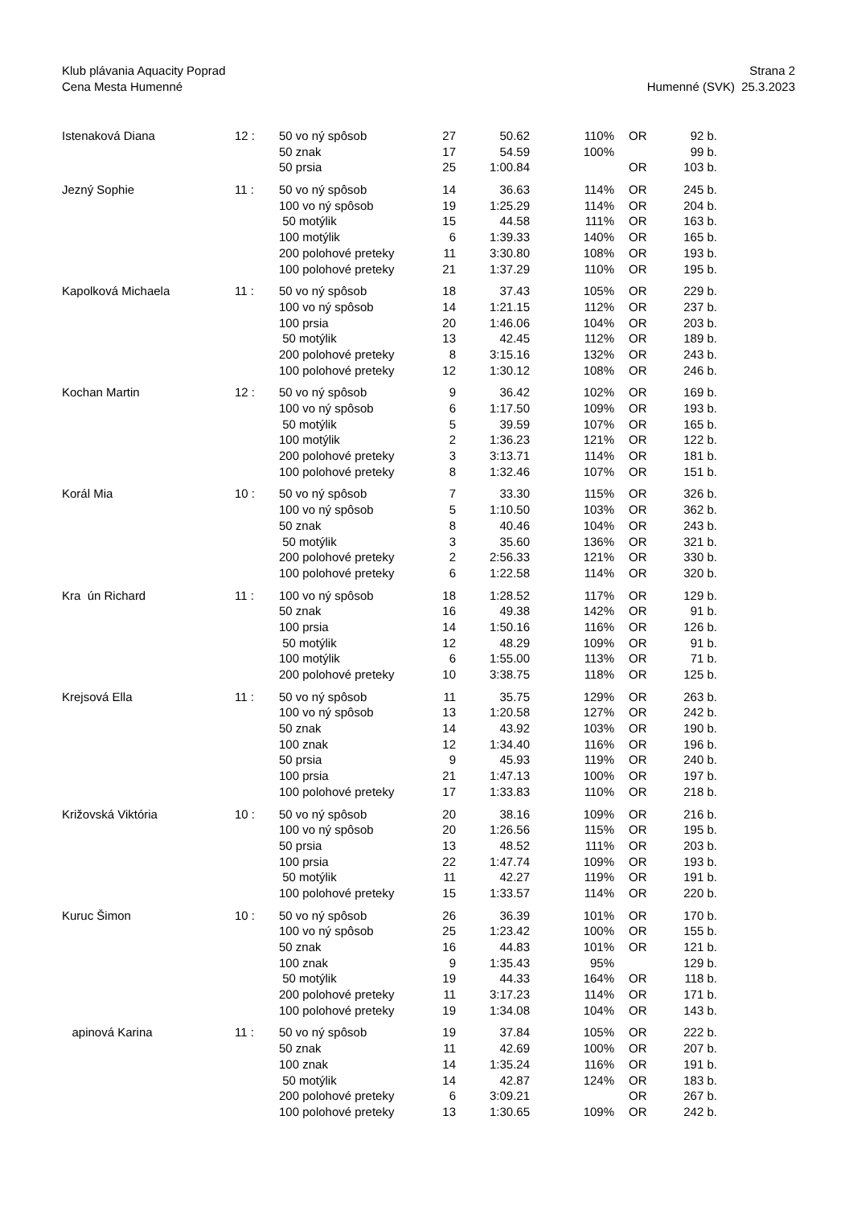Klub plávania Aquacity Poprad
Cena Mesta Humenné
Strana 2
Humenné (SVK) 25.3.2023
| Istenaková Diana | 12 : | 50 vo ný spôsob | 27 | 50.62 | 110% | OR | 92 b. |
| | | 50 znak | 17 | 54.59 | 100% | | 99 b. |
| | | 50 prsia | 25 | 1:00.84 | | OR | 103 b. |
| Jezný Sophie | 11 : | 50 vo ný spôsob | 14 | 36.63 | 114% | OR | 245 b. |
| | | 100 vo ný spôsob | 19 | 1:25.29 | 114% | OR | 204 b. |
| | | 50 motýlik | 15 | 44.58 | 111% | OR | 163 b. |
| | | 100 motýlik | 6 | 1:39.33 | 140% | OR | 165 b. |
| | | 200 polohové preteky | 11 | 3:30.80 | 108% | OR | 193 b. |
| | | 100 polohové preteky | 21 | 1:37.29 | 110% | OR | 195 b. |
| Kapolková Michaela | 11 : | 50 vo ný spôsob | 18 | 37.43 | 105% | OR | 229 b. |
| | | 100 vo ný spôsob | 14 | 1:21.15 | 112% | OR | 237 b. |
| | | 100 prsia | 20 | 1:46.06 | 104% | OR | 203 b. |
| | | 50 motýlik | 13 | 42.45 | 112% | OR | 189 b. |
| | | 200 polohové preteky | 8 | 3:15.16 | 132% | OR | 243 b. |
| | | 100 polohové preteky | 12 | 1:30.12 | 108% | OR | 246 b. |
| Kochan Martin | 12 : | 50 vo ný spôsob | 9 | 36.42 | 102% | OR | 169 b. |
| | | 100 vo ný spôsob | 6 | 1:17.50 | 109% | OR | 193 b. |
| | | 50 motýlik | 5 | 39.59 | 107% | OR | 165 b. |
| | | 100 motýlik | 2 | 1:36.23 | 121% | OR | 122 b. |
| | | 200 polohové preteky | 3 | 3:13.71 | 114% | OR | 181 b. |
| | | 100 polohové preteky | 8 | 1:32.46 | 107% | OR | 151 b. |
| Korál Mia | 10 : | 50 vo ný spôsob | 7 | 33.30 | 115% | OR | 326 b. |
| | | 100 vo ný spôsob | 5 | 1:10.50 | 103% | OR | 362 b. |
| | | 50 znak | 8 | 40.46 | 104% | OR | 243 b. |
| | | 50 motýlik | 3 | 35.60 | 136% | OR | 321 b. |
| | | 200 polohové preteky | 2 | 2:56.33 | 121% | OR | 330 b. |
| | | 100 polohové preteky | 6 | 1:22.58 | 114% | OR | 320 b. |
| Kra ún Richard | 11 : | 100 vo ný spôsob | 18 | 1:28.52 | 117% | OR | 129 b. |
| | | 50 znak | 16 | 49.38 | 142% | OR | 91 b. |
| | | 100 prsia | 14 | 1:50.16 | 116% | OR | 126 b. |
| | | 50 motýlik | 12 | 48.29 | 109% | OR | 91 b. |
| | | 100 motýlik | 6 | 1:55.00 | 113% | OR | 71 b. |
| | | 200 polohové preteky | 10 | 3:38.75 | 118% | OR | 125 b. |
| Krejsová Ella | 11 : | 50 vo ný spôsob | 11 | 35.75 | 129% | OR | 263 b. |
| | | 100 vo ný spôsob | 13 | 1:20.58 | 127% | OR | 242 b. |
| | | 50 znak | 14 | 43.92 | 103% | OR | 190 b. |
| | | 100 znak | 12 | 1:34.40 | 116% | OR | 196 b. |
| | | 50 prsia | 9 | 45.93 | 119% | OR | 240 b. |
| | | 100 prsia | 21 | 1:47.13 | 100% | OR | 197 b. |
| | | 100 polohové preteky | 17 | 1:33.83 | 110% | OR | 218 b. |
| Križovská Viktória | 10 : | 50 vo ný spôsob | 20 | 38.16 | 109% | OR | 216 b. |
| | | 100 vo ný spôsob | 20 | 1:26.56 | 115% | OR | 195 b. |
| | | 50 prsia | 13 | 48.52 | 111% | OR | 203 b. |
| | | 100 prsia | 22 | 1:47.74 | 109% | OR | 193 b. |
| | | 50 motýlik | 11 | 42.27 | 119% | OR | 191 b. |
| | | 100 polohové preteky | 15 | 1:33.57 | 114% | OR | 220 b. |
| Kuruc Šimon | 10 : | 50 vo ný spôsob | 26 | 36.39 | 101% | OR | 170 b. |
| | | 100 vo ný spôsob | 25 | 1:23.42 | 100% | OR | 155 b. |
| | | 50 znak | 16 | 44.83 | 101% | OR | 121 b. |
| | | 100 znak | 9 | 1:35.43 | 95% | | 129 b. |
| | | 50 motýlik | 19 | 44.33 | 164% | OR | 118 b. |
| | | 200 polohové preteky | 11 | 3:17.23 | 114% | OR | 171 b. |
| | | 100 polohové preteky | 19 | 1:34.08 | 104% | OR | 143 b. |
| apinová Karina | 11 : | 50 vo ný spôsob | 19 | 37.84 | 105% | OR | 222 b. |
| | | 50 znak | 11 | 42.69 | 100% | OR | 207 b. |
| | | 100 znak | 14 | 1:35.24 | 116% | OR | 191 b. |
| | | 50 motýlik | 14 | 42.87 | 124% | OR | 183 b. |
| | | 200 polohové preteky | 6 | 3:09.21 | | OR | 267 b. |
| | | 100 polohové preteky | 13 | 1:30.65 | 109% | OR | 242 b. |